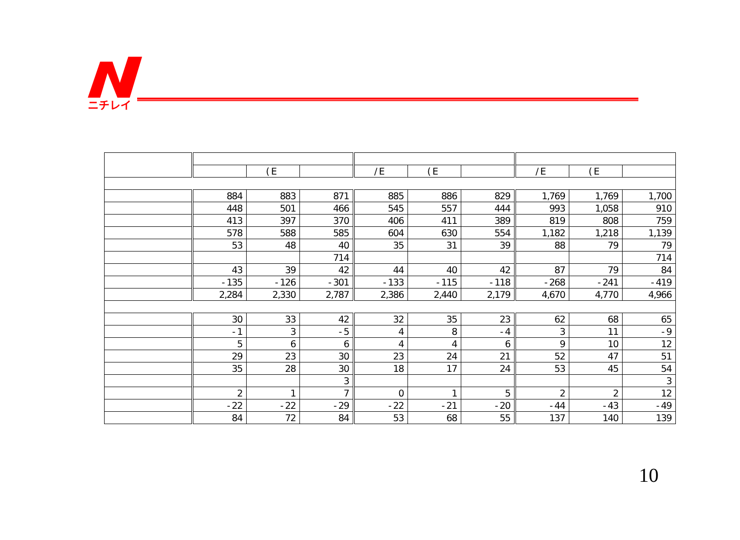ニチレイ
| | | ( E | | / E | ( E | | / E | ( E | |
| | 884 | 883 | 871 | 885 | 886 | 829 | 1,769 | 1,769 | 1,700 |
| | 448 | 501 | 466 | 545 | 557 | 444 | 993 | 1,058 | 910 |
| | 413 | 397 | 370 | 406 | 411 | 389 | 819 | 808 | 759 |
| | 578 | 588 | 585 | 604 | 630 | 554 | 1,182 | 1,218 | 1,139 |
| | 53 | 48 | 40 | 35 | 31 | 39 | 88 | 79 | 79 |
| | | | 714 | | | | | | 714 |
| | 43 | 39 | 42 | 44 | 40 | 42 | 87 | 79 | 84 |
| | - 135 | - 126 | - 301 | - 133 | - 115 | - 118 | - 268 | - 241 | - 419 |
| | 2,284 | 2,330 | 2,787 | 2,386 | 2,440 | 2,179 | 4,670 | 4,770 | 4,966 |
| | 30 | 33 | 42 | 32 | 35 | 23 | 62 | 68 | 65 |
| | - 1 | 3 | - 5 | 4 | 8 | - 4 | 3 | 11 | - 9 |
| | 5 | 6 | 6 | 4 | 4 | 6 | 9 | 10 | 12 |
| | 29 | 23 | 30 | 23 | 24 | 21 | 52 | 47 | 51 |
| | 35 | 28 | 30 | 18 | 17 | 24 | 53 | 45 | 54 |
| | | | 3 | | | | | | 3 |
| | 2 | 1 | 7 | 0 | 1 | 5 | 2 | 2 | 12 |
| | - 22 | - 22 | - 29 | - 22 | - 21 | - 20 | - 44 | - 43 | - 49 |
| | 84 | 72 | 84 | 53 | 68 | 55 | 137 | 140 | 139 |
10